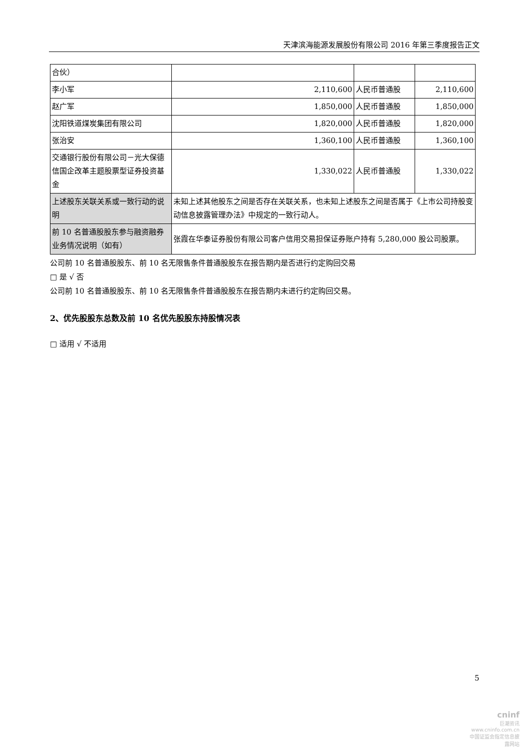天津滨海能源发展股份有限公司 2016 年第三季度报告正文
| 合伙） | | | |
| 李小军 | 2,110,600 | 人民币普通股 | 2,110,600 |
| 赵广军 | 1,850,000 | 人民币普通股 | 1,850,000 |
| 沈阳铁道煤炭集团有限公司 | 1,820,000 | 人民币普通股 | 1,820,000 |
| 张治安 | 1,360,100 | 人民币普通股 | 1,360,100 |
| 交通银行股份有限公司－光大保德信国企改革主题股票型证券投资基金 | 1,330,022 | 人民币普通股 | 1,330,022 |
| 上述股东关联关系或一致行动的说明 | 未知上述其他股东之间是否存在关联关系，也未知上述股东之间是否属于《上市公司持股变动信息披露管理办法》中规定的一致行动人。 | | |
| 前 10 名普通股股东参与融资融券业务情况说明（如有） | 张霞在华泰证券股份有限公司客户信用交易担保证券账户持有 5,280,000 股公司股票。 | | |
公司前 10 名普通股股东、前 10 名无限售条件普通股股东在报告期内是否进行约定购回交易
□ 是 √ 否
公司前 10 名普通股股东、前 10 名无限售条件普通股股东在报告期内未进行约定购回交易。
2、优先股股东总数及前 10 名优先股股东持股情况表
□ 适用 √ 不适用
5
cninf
巨潮资讯
www.cninfo.com.cn
中国证监会指定信息披露网站